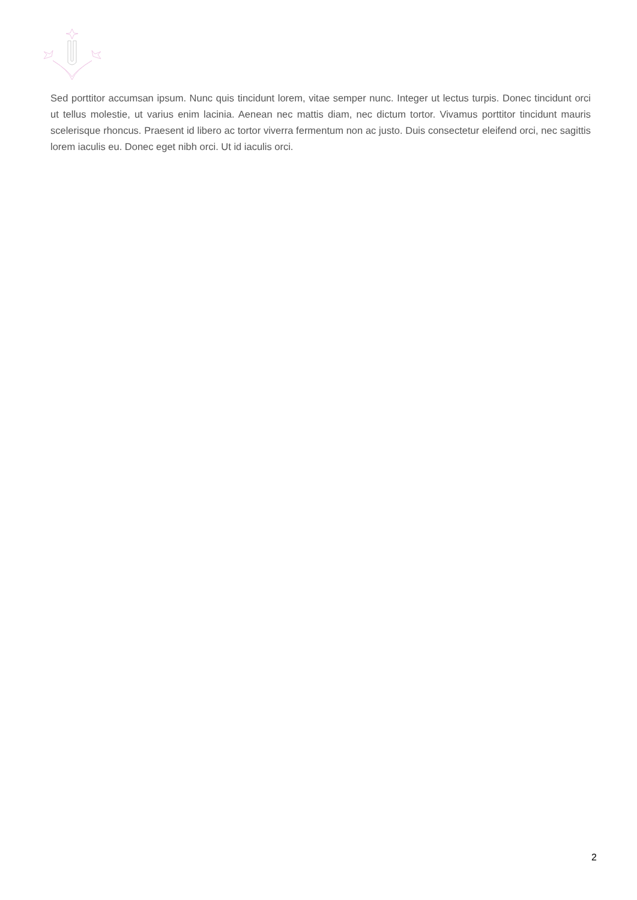Sed porttitor accumsan ipsum. Nunc quis tincidunt lorem, vitae semper nunc. Integer ut lectus turpis. Donec tincidunt orci ut tellus molestie, ut varius enim lacinia. Aenean nec mattis diam, nec dictum tortor. Vivamus porttitor tincidunt mauris scelerisque rhoncus. Praesent id libero ac tortor viverra fermentum non ac justo. Duis consectetur eleifend orci, nec sagittis lorem iaculis eu. Donec eget nibh orci. Ut id iaculis orci.
2